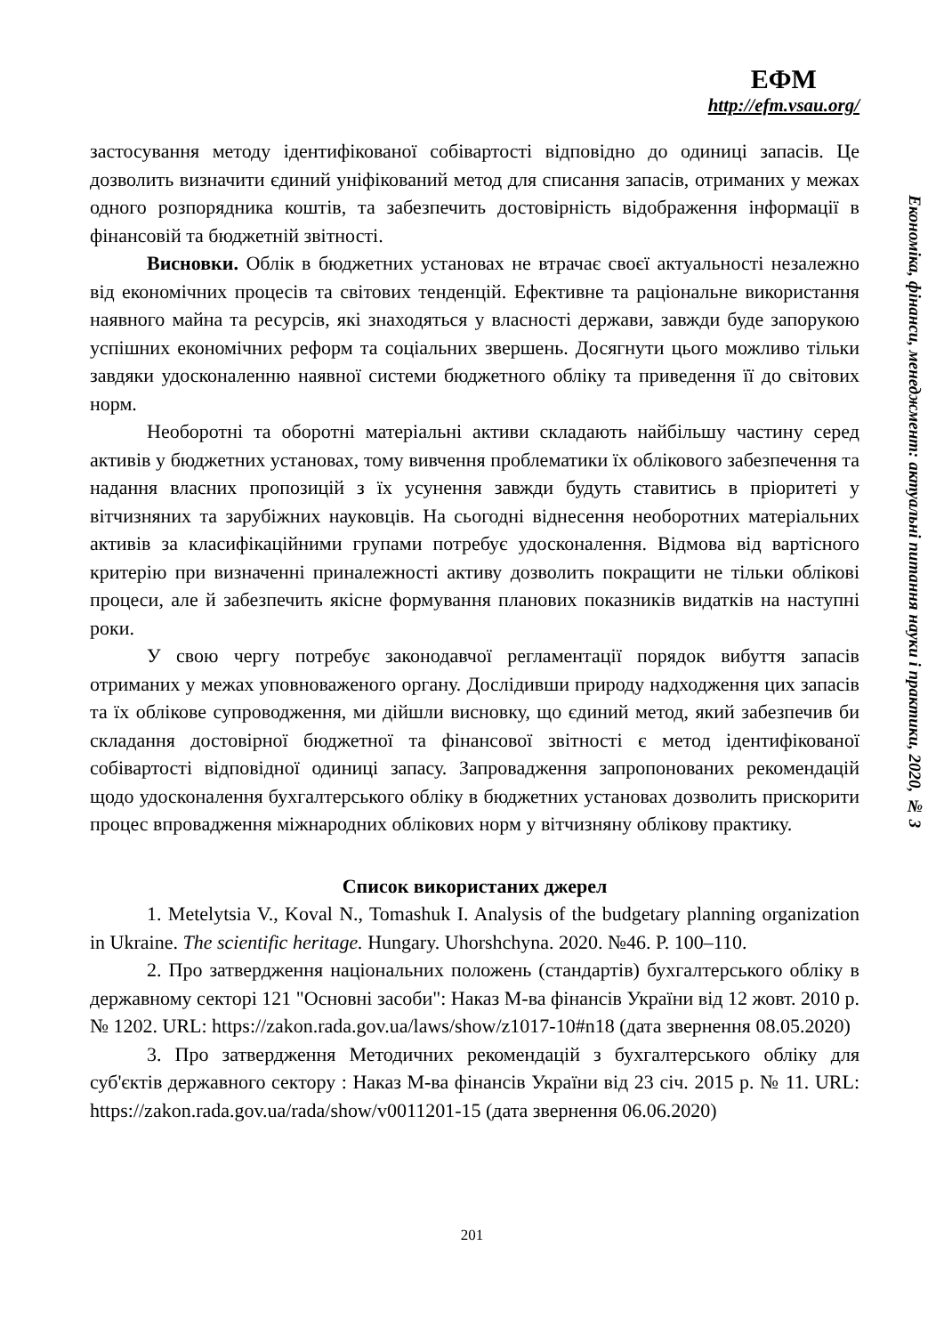ЕФМ
http://efm.vsau.org/
Економіка, фінанси, менеджмент: актуальні питання науки і практики, 2020, № 3
застосування методу ідентифікованої собівартості відповідно до одиниці запасів. Це дозволить визначити єдиний уніфікований метод для списання запасів, отриманих у межах одного розпорядника коштів, та забезпечить достовірність відображення інформації в фінансовій та бюджетній звітності.
Висновки. Облік в бюджетних установах не втрачає своєї актуальності незалежно від економічних процесів та світових тенденцій. Ефективне та раціональне використання наявного майна та ресурсів, які знаходяться у власності держави, завжди буде запорукою успішних економічних реформ та соціальних звершень. Досягнути цього можливо тільки завдяки удосконаленню наявної системи бюджетного обліку та приведення її до світових норм.
Необоротні та оборотні матеріальні активи складають найбільшу частину серед активів у бюджетних установах, тому вивчення проблематики їх облікового забезпечення та надання власних пропозицій з їх усунення завжди будуть ставитись в пріоритеті у вітчизняних та зарубіжних науковців. На сьогодні віднесення необоротних матеріальних активів за класифікаційними групами потребує удосконалення. Відмова від вартісного критерію при визначенні приналежності активу дозволить покращити не тільки облікові процеси, але й забезпечить якісне формування планових показників видатків на наступні роки.
У свою чергу потребує законодавчої регламентації порядок вибуття запасів отриманих у межах уповноваженого органу. Дослідивши природу надходження цих запасів та їх облікове супроводження, ми дійшли висновку, що єдиний метод, який забезпечив би складання достовірної бюджетної та фінансової звітності є метод ідентифікованої собівартості відповідної одиниці запасу. Запровадження запропонованих рекомендацій щодо удосконалення бухгалтерського обліку в бюджетних установах дозволить прискорити процес впровадження міжнародних облікових норм у вітчизняну облікову практику.
Список використаних джерел
1. Metelytsia V., Koval N., Tomashuk I. Analysis of the budgetary planning organization in Ukraine. The scientific heritage. Hungary. Uhorshchyna. 2020. №46. P. 100–110.
2. Про затвердження національних положень (стандартів) бухгалтерського обліку в державному секторі 121 "Основні засоби": Наказ М-ва фінансів України від 12 жовт. 2010 р. № 1202. URL: https://zakon.rada.gov.ua/laws/show/z1017-10#n18 (дата звернення 08.05.2020)
3. Про затвердження Методичних рекомендацій з бухгалтерського обліку для суб'єктів державного сектору : Наказ М-ва фінансів України від 23 січ. 2015 р. № 11. URL: https://zakon.rada.gov.ua/rada/show/v0011201-15 (дата звернення 06.06.2020)
201